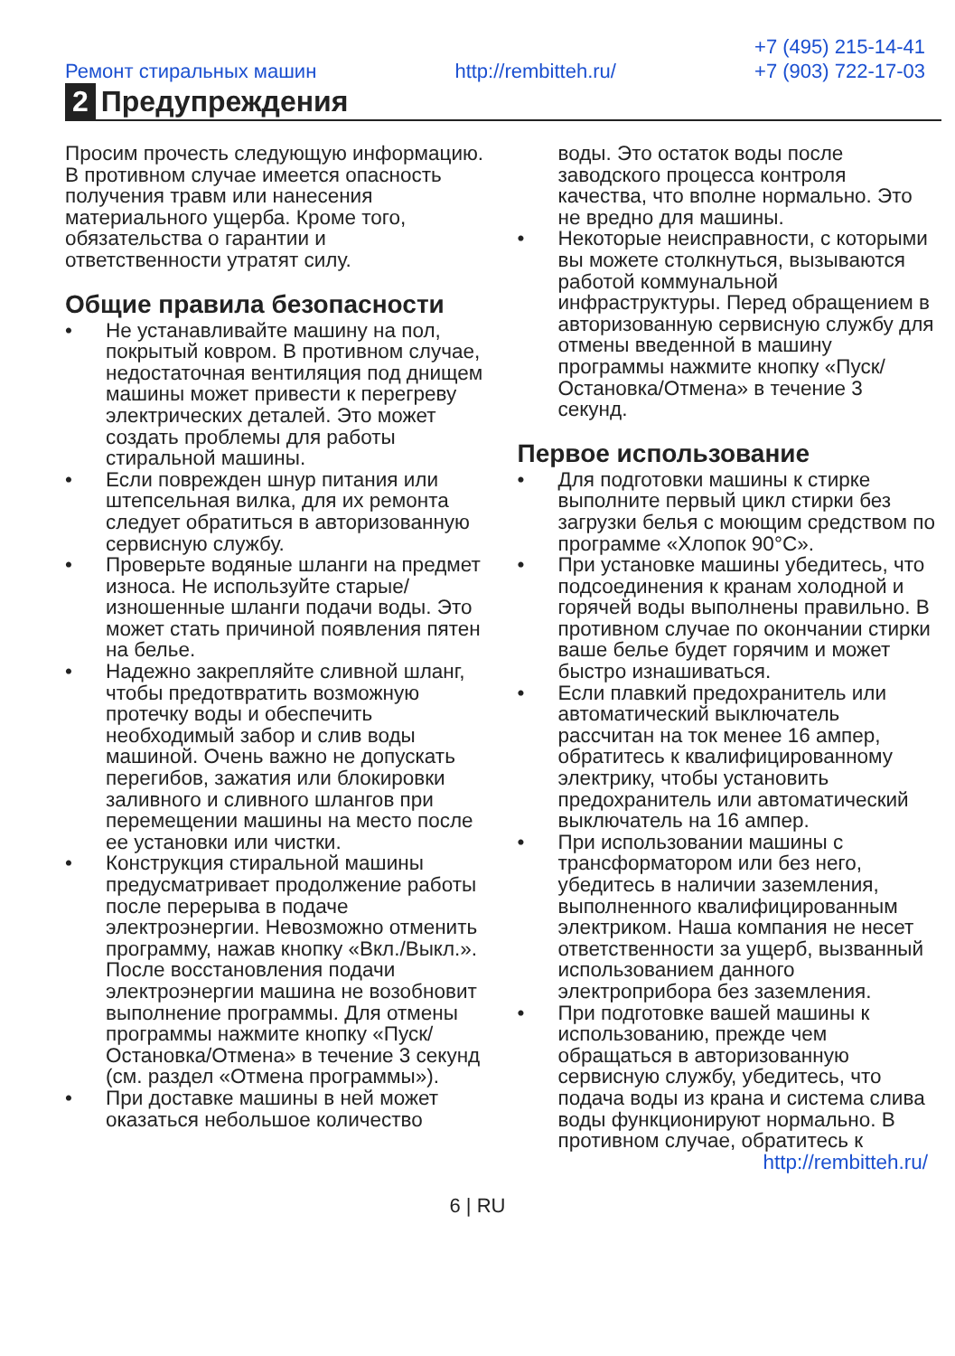Ремонт стиральных машин http://rembitteh.ru/ +7 (495) 215-14-41
+7 (903) 722-17-03
2 Предупреждения
Просим прочесть следующую информацию. В противном случае имеется опасность получения травм или нанесения материального ущерба. Кроме того, обязательства о гарантии и ответственности утратят силу.
Общие правила безопасности
• Не устанавливайте машину на пол, покрытый ковром. В противном случае, недостаточная вентиляция под днищем машины может привести к перегреву электрических деталей. Это может создать проблемы для работы стиральной машины.
• Если поврежден шнур питания или штепсельная вилка, для их ремонта следует обратиться в авторизованную сервисную службу.
• Проверьте водяные шланги на предмет износа. Не используйте старые/изношенные шланги подачи воды. Это может стать причиной появления пятен на белье.
• Надежно закрепляйте сливной шланг, чтобы предотвратить возможную протечку воды и обеспечить необходимый забор и слив воды машиной. Очень важно не допускать перегибов, зажатия или блокировки заливного и сливного шлангов при перемещении машины на место после ее установки или чистки.
• Конструкция стиральной машины предусматривает продолжение работы после перерыва в подаче электроэнергии. Невозможно отменить программу, нажав кнопку «Вкл./Выкл.». После восстановления подачи электроэнергии машина не возобновит выполнение программы. Для отмены программы нажмите кнопку «Пуск/Остановка/Отмена» в течение 3 секунд (см. раздел «Отмена программы»).
• При доставке машины в ней может оказаться небольшое количество
воды. Это остаток воды после заводского процесса контроля качества, что вполне нормально. Это не вредно для машины.
• Некоторые неисправности, с которыми вы можете столкнуться, вызываются работой коммунальной инфраструктуры. Перед обращением в авторизованную сервисную службу для отмены введенной в машину программы нажмите кнопку «Пуск/Остановка/Отмена» в течение 3 секунд.
Первое использование
• Для подготовки машины к стирке выполните первый цикл стирки без загрузки белья с моющим средством по программе «Хлопок 90°С».
• При установке машины убедитесь, что подсоединения к кранам холодной и горячей воды выполнены правильно. В противном случае по окончании стирки ваше белье будет горячим и может быстро изнашиваться.
• Если плавкий предохранитель или автоматический выключатель рассчитан на ток менее 16 ампер, обратитесь к квалифицированному электрику, чтобы установить предохранитель или автоматический выключатель на 16 ампер.
• При использовании машины с трансформатором или без него, убедитесь в наличии заземления, выполненного квалифицированным электриком. Наша компания не несет ответственности за ущерб, вызванный использованием данного электроприбора без заземления.
• При подготовке вашей машины к использованию, прежде чем обращаться в авторизованную сервисную службу, убедитесь, что подача воды из крана и система слива воды функционируют нормально. В противном случае, обратитесь к
http://rembitteh.ru/
6 | RU